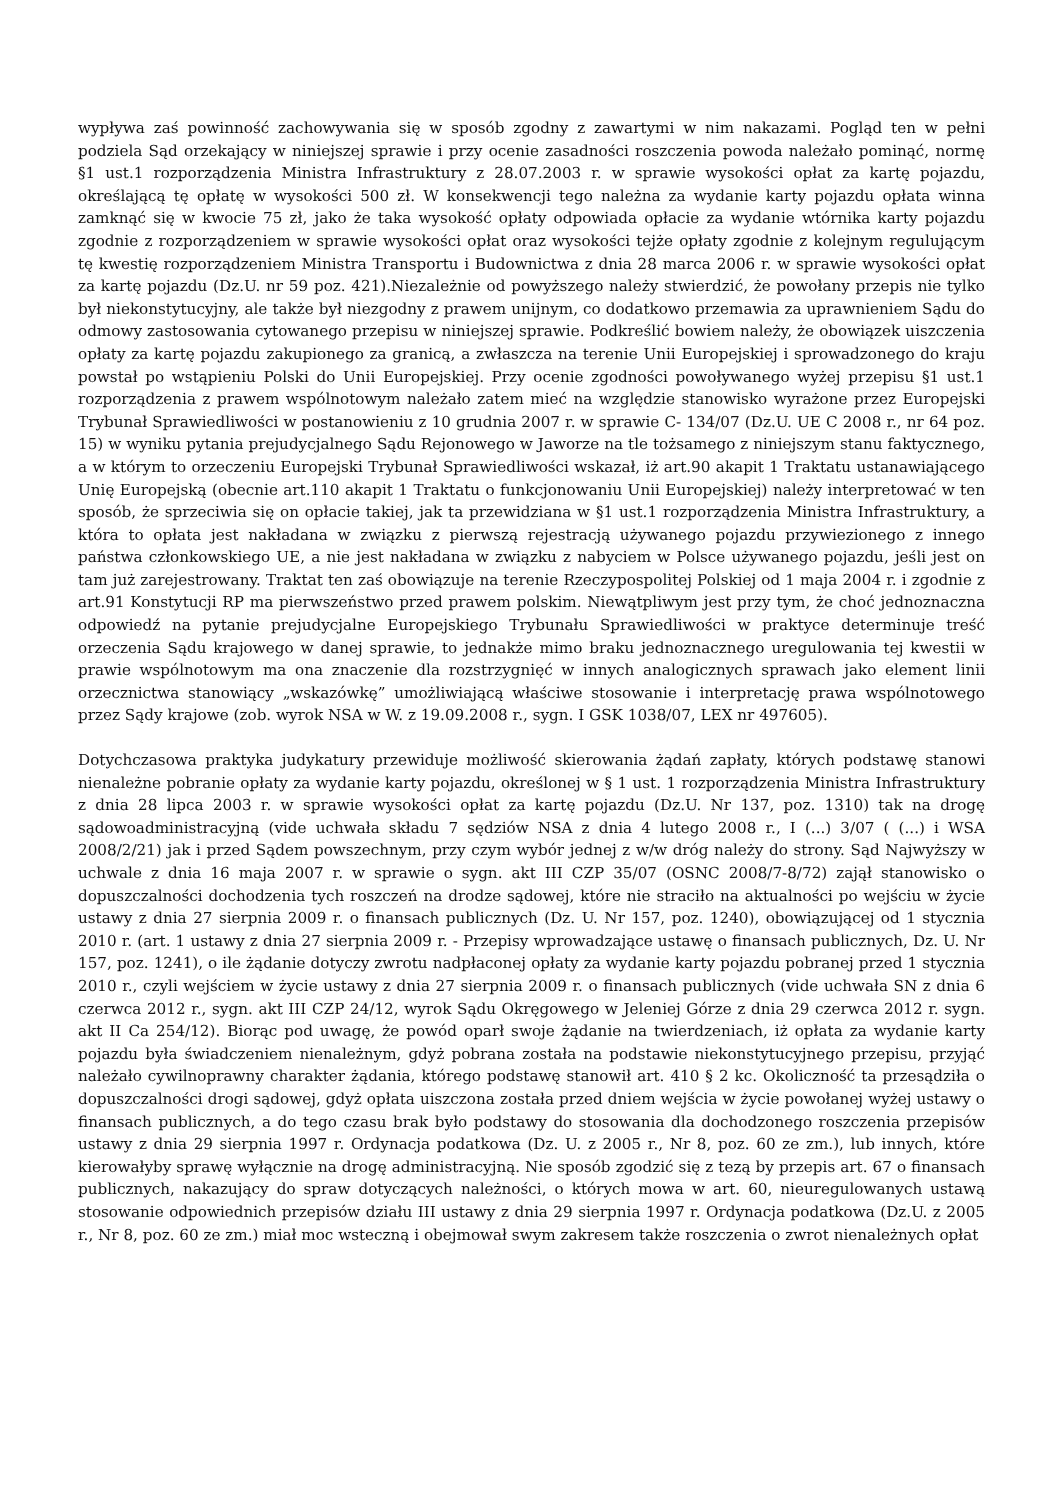wypływa zaś powinność zachowywania się w sposób zgodny z zawartymi w nim nakazami. Pogląd ten w pełni podziela Sąd orzekający w niniejszej sprawie i przy ocenie zasadności roszczenia powoda należało pominąć, normę §1 ust.1 rozporządzenia Ministra Infrastruktury z 28.07.2003 r. w sprawie wysokości opłat za kartę pojazdu, określającą tę opłatę w wysokości 500 zł. W konsekwencji tego należna za wydanie karty pojazdu opłata winna zamknąć się w kwocie 75 zł, jako że taka wysokość opłaty odpowiada opłacie za wydanie wtórnika karty pojazdu zgodnie z rozporządzeniem w sprawie wysokości opłat oraz wysokości tejże opłaty zgodnie z kolejnym regulującym tę kwestię rozporządzeniem Ministra Transportu i Budownictwa z dnia 28 marca 2006 r. w sprawie wysokości opłat za kartę pojazdu (Dz.U. nr 59 poz. 421).Niezależnie od powyższego należy stwierdzić, że powołany przepis nie tylko był niekonstytucyjny, ale także był niezgodny z prawem unijnym, co dodatkowo przemawia za uprawnieniem Sądu do odmowy zastosowania cytowanego przepisu w niniejszej sprawie. Podkreślić bowiem należy, że obowiązek uiszczenia opłaty za kartę pojazdu zakupionego za granicą, a zwłaszcza na terenie Unii Europejskiej i sprowadzonego do kraju powstał po wstąpieniu Polski do Unii Europejskiej. Przy ocenie zgodności powoływanego wyżej przepisu §1 ust.1 rozporządzenia z prawem wspólnotowym należało zatem mieć na względzie stanowisko wyrażone przez Europejski Trybunał Sprawiedliwości w postanowieniu z 10 grudnia 2007 r. w sprawie C- 134/07 (Dz.U. UE C 2008 r., nr 64 poz. 15) w wyniku pytania prejudycjalnego Sądu Rejonowego w Jaworze na tle tożsamego z niniejszym stanu faktycznego, a w którym to orzeczeniu Europejski Trybunał Sprawiedliwości wskazał, iż art.90 akapit 1 Traktatu ustanawiającego Unię Europejską (obecnie art.110 akapit 1 Traktatu o funkcjonowaniu Unii Europejskiej) należy interpretować w ten sposób, że sprzeciwia się on opłacie takiej, jak ta przewidziana w §1 ust.1 rozporządzenia Ministra Infrastruktury, a która to opłata jest nakładana w związku z pierwszą rejestracją używanego pojazdu przywiezionego z innego państwa członkowskiego UE, a nie jest nakładana w związku z nabyciem w Polsce używanego pojazdu, jeśli jest on tam już zarejestrowany. Traktat ten zaś obowiązuje na terenie Rzeczypospolitej Polskiej od 1 maja 2004 r. i zgodnie z art.91 Konstytucji RP ma pierwszeństwo przed prawem polskim. Niewątpliwym jest przy tym, że choć jednoznaczna odpowiedź na pytanie prejudycjalne Europejskiego Trybunału Sprawiedliwości w praktyce determinuje treść orzeczenia Sądu krajowego w danej sprawie, to jednakże mimo braku jednoznacznego uregulowania tej kwestii w prawie wspólnotowym ma ona znaczenie dla rozstrzygnięć w innych analogicznych sprawach jako element linii orzecznictwa stanowiący „wskazówkę” umożliwiającą właściwe stosowanie i interpretację prawa wspólnotowego przez Sądy krajowe (zob. wyrok NSA w W. z 19.09.2008 r., sygn. I GSK 1038/07, LEX nr 497605).
Dotychczasowa praktyka judykatury przewiduje możliwość skierowania żądań zapłaty, których podstawę stanowi nienależne pobranie opłaty za wydanie karty pojazdu, określonej w § 1 ust. 1 rozporządzenia Ministra Infrastruktury z dnia 28 lipca 2003 r. w sprawie wysokości opłat za kartę pojazdu (Dz.U. Nr 137, poz. 1310) tak na drogę sądowoadministracyjną (vide uchwała składu 7 sędziów NSA z dnia 4 lutego 2008 r., I (...) 3/07 ( (...) i WSA 2008/2/21) jak i przed Sądem powszechnym, przy czym wybór jednej z w/w dróg należy do strony. Sąd Najwyższy w uchwale z dnia 16 maja 2007 r. w sprawie o sygn. akt III CZP 35/07 (OSNC 2008/7-8/72) zajął stanowisko o dopuszczalności dochodzenia tych roszczeń na drodze sądowej, które nie straciło na aktualności po wejściu w życie ustawy z dnia 27 sierpnia 2009 r. o finansach publicznych (Dz. U. Nr 157, poz. 1240), obowiązującej od 1 stycznia 2010 r. (art. 1 ustawy z dnia 27 sierpnia 2009 r. - Przepisy wprowadzające ustawę o finansach publicznych, Dz. U. Nr 157, poz. 1241), o ile żądanie dotyczy zwrotu nadpłaconej opłaty za wydanie karty pojazdu pobranej przed 1 stycznia 2010 r., czyli wejściem w życie ustawy z dnia 27 sierpnia 2009 r. o finansach publicznych (vide uchwała SN z dnia 6 czerwca 2012 r., sygn. akt III CZP 24/12, wyrok Sądu Okręgowego w Jeleniej Górze z dnia 29 czerwca 2012 r. sygn. akt II Ca 254/12). Biorąc pod uwagę, że powód oparł swoje żądanie na twierdzeniach, iż opłata za wydanie karty pojazdu była świadczeniem nienależnym, gdyż pobrana została na podstawie niekonstytucyjnego przepisu, przyjąć należało cywilnoprawny charakter żądania, którego podstawę stanowił art. 410 § 2 kc. Okoliczność ta przesądziła o dopuszczalności drogi sądowej, gdyż opłata uiszczona została przed dniem wejścia w życie powołanej wyżej ustawy o finansach publicznych, a do tego czasu brak było podstawy do stosowania dla dochodzonego roszczenia przepisów ustawy z dnia 29 sierpnia 1997 r. Ordynacja podatkowa (Dz. U. z 2005 r., Nr 8, poz. 60 ze zm.), lub innych, które kierowałyby sprawę wyłącznie na drogę administracyjną. Nie sposób zgodzić się z tezą by przepis art. 67 o finansach publicznych, nakazujący do spraw dotyczących należności, o których mowa w art. 60, nieuregulowanych ustawą stosowanie odpowiednich przepisów działu III ustawy z dnia 29 sierpnia 1997 r. Ordynacja podatkowa (Dz.U. z 2005 r., Nr 8, poz. 60 ze zm.) miał moc wsteczną i obejmował swym zakresem także roszczenia o zwrot nienależnych opłat